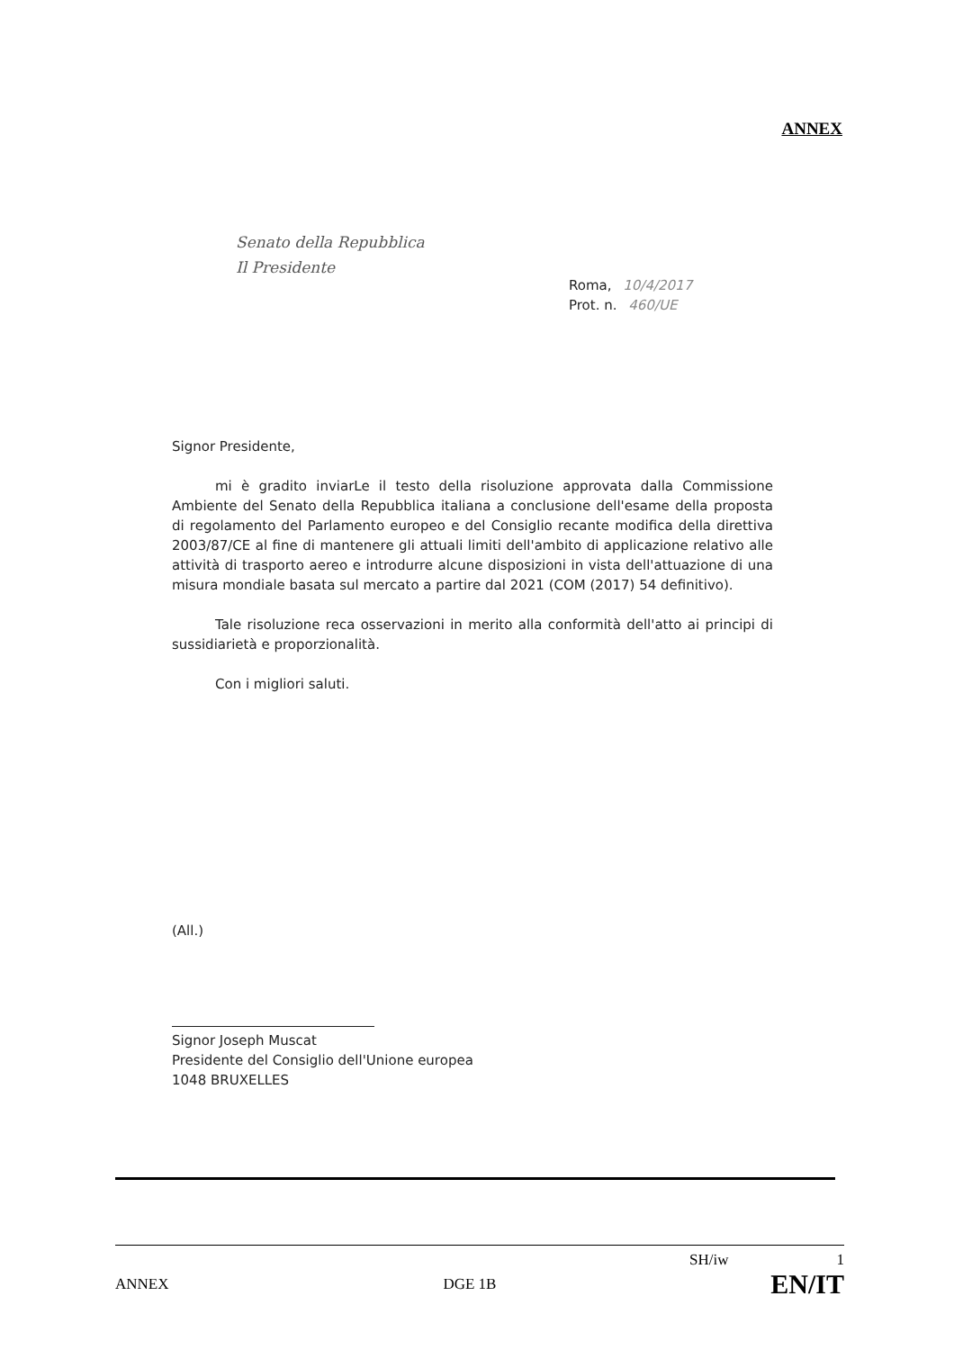ANNEX
Senato della Repubblica
Il Presidente
Roma, 10/4/2017
Prot. n. 460/UE
Signor Presidente,
mi è gradito inviarLe il testo della risoluzione approvata dalla Commissione Ambiente del Senato della Repubblica italiana a conclusione dell'esame della proposta di regolamento del Parlamento europeo e del Consiglio recante modifica della direttiva 2003/87/CE al fine di mantenere gli attuali limiti dell'ambito di applicazione relativo alle attività di trasporto aereo e introdurre alcune disposizioni in vista dell'attuazione di una misura mondiale basata sul mercato a partire dal 2021 (COM (2017) 54 definitivo).
Tale risoluzione reca osservazioni in merito alla conformità dell'atto ai principi di sussidiarietà e proporzionalità.
Con i migliori saluti.
(All.)
Signor Joseph Muscat
Presidente del Consiglio dell'Unione europea
1048 BRUXELLES
SH/iw 1
ANNEX DGE 1B EN/IT